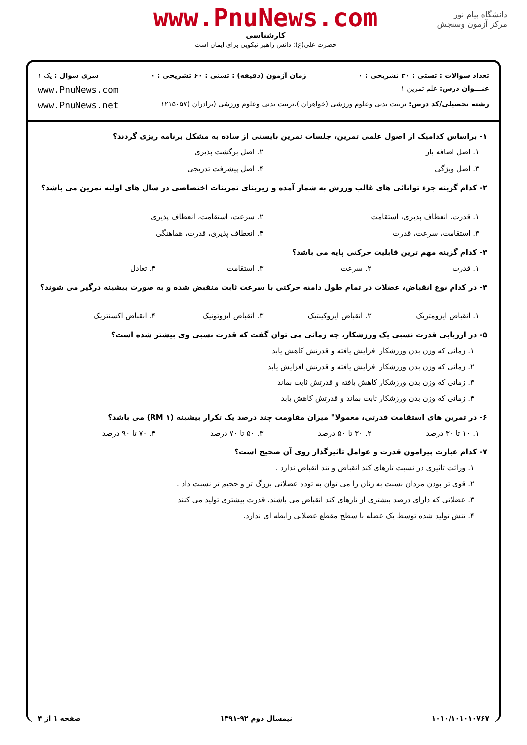دانشگاه پیام نور
مرکز آزمون وسنجش
www.PnuNews.com
کارشناسی
حضرت علی(ع): دانش راهبر نیکویی برای ایمان است
تعداد سوالات : تستی : ۳۰ تشریحی : ۰ زمان آزمون (دقیقه) : تستی : ۶۰ تشریحی : ۰ سری سوال : یک ۱
عنـــوان درس: علم تمرین ۱ www.PnuNews.com
رشته تحصیلی/کد درس: تربیت بدنی وعلوم ورزشی (خواهران )،تربیت بدنی وعلوم ورزشی (برادران )۱۲۱۵۰۵۷ www.PnuNews.net
۱- براساس کدامیک از اصول علمی تمرین، جلسات تمرین بایستی از ساده به مشکل برنامه ریزی گردند؟
۱. اصل اضافه بار ۲. اصل برگشت پذیری
۳. اصل ویژگی ۴. اصل پیشرفت تدریجی
۲- کدام گزینه جزء توانائی های غالب ورزش به شمار آمده و زیربنای تمرینات اختصاصی در سال های اولیه تمرین می باشد؟
۱. قدرت، انعطاف پذیری، استقامت ۲. سرعت، استقامت، انعطاف پذیری
۳. استقامت، سرعت، قدرت ۴. انعطاف پذیری، قدرت، هماهنگی
۳- کدام گزینه مهم ترین قابلیت حرکتی پایه می باشد؟
۱. قدرت ۲. سرعت ۳. استقامت ۴. تعادل
۴- در کدام نوع انقباض، عضلات در تمام طول دامنه حرکتی با سرعت ثابت منقبض شده و به صورت بیشینه درگیر می شوند؟
۱. انقباض ایزومتریک ۲. انقباض ایزوکینتیک ۳. انقباض ایزوتونیک ۴. انقباض اکسنتریک
۵- در ارزیابی قدرت نسبی یک ورزشکار، چه زمانی می توان گفت که قدرت نسبی وی بیشتر شده است؟
۱. زمانی که وزن بدن ورزشکار افزایش یافته و قدرتش کاهش یابد
۲. زمانی که وزن بدن ورزشکار افزایش یافته و قدرتش افزایش یابد
۳. زمانی که وزن بدن ورزشکار کاهش یافته و قدرتش ثابت بماند
۴. زمانی که وزن بدن ورزشکار ثابت بماند و قدرتش کاهش یابد
۶- در تمرین های استقامت قدرتی، معمولا" میزان مقاومت چند درصد یک تکرار بیشینه (RM ۱) می باشد؟
۱. ۱۰ تا ۳۰ درصد ۲. ۳۰ تا ۵۰ درصد ۳. ۵۰ تا ۷۰ درصد ۴. ۷۰ تا ۹۰ درصد
۷- کدام عبارت پیرامون قدرت و عوامل تاثیرگذار روی آن صحیح است؟
۱. وراثت تاثیری در نسبت تارهای کند انقباض و تند انقباض ندارد .
۲. قوی تر بودن مردان نسبت به زنان را می توان به توده عضلانی بزرگ تر و حجیم تر نسبت داد .
۳. عضلاتی که دارای درصد بیشتری از تارهای کند انقباض می باشند، قدرت بیشتری تولید می کنند
۴. تنش تولید شده توسط یک عضله با سطح مقطع عضلانی رابطه ای ندارد.
۱۰۱۰/۱۰۱۰۱۰۷۶۷ نیمسال دوم ۹۲-۱۳۹۱ صفحه ۱ از ۴